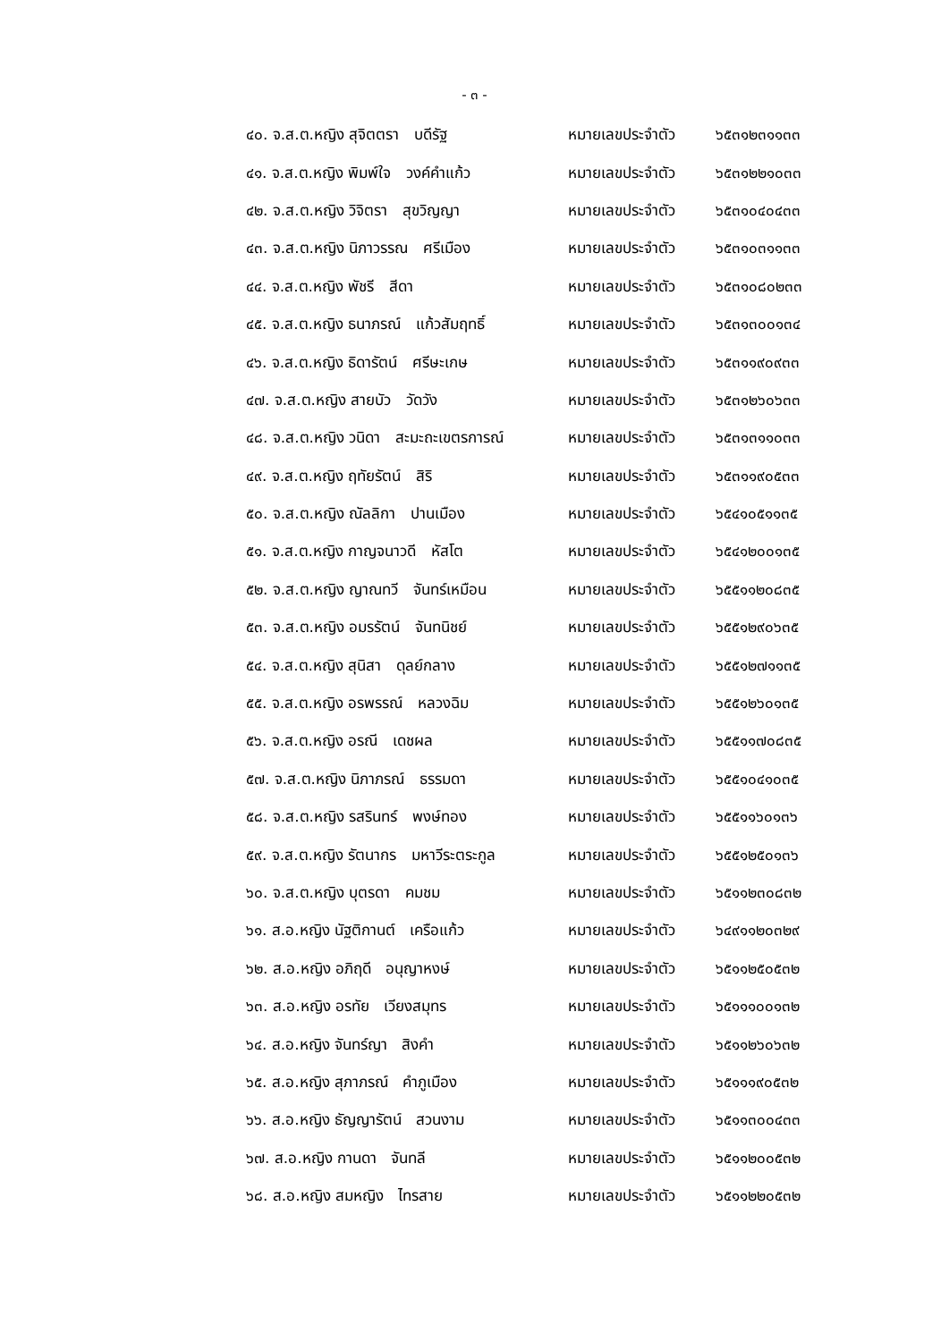- ๓ -
๔๐. จ.ส.ต.หญิง สุจิตตรา บดีรัฐ หมายเลขประจำตัว ๖๕๓๑๒๓๑๑๓๓
๔๑. จ.ส.ต.หญิง พิมพ์ใจ วงค์คำแก้ว หมายเลขประจำตัว ๖๕๓๑๒๒๑๐๓๓
๔๒. จ.ส.ต.หญิง วิจิตรา สุขวิญญา หมายเลขประจำตัว ๖๕๓๑๐๔๐๔๓๓
๔๓. จ.ส.ต.หญิง นิภาวรรณ ศรีเมือง หมายเลขประจำตัว ๖๕๓๑๐๓๑๑๓๓
๔๔. จ.ส.ต.หญิง พัชรี สีดา หมายเลขประจำตัว ๖๕๓๑๐๘๐๒๓๓
๔๕. จ.ส.ต.หญิง ธนาภรณ์ แก้วสัมฤทธิ์ หมายเลขประจำตัว ๖๕๓๑๓๐๐๑๓๔
๔๖. จ.ส.ต.หญิง ธิดารัตน์ ศรีษะเกษ หมายเลขประจำตัว ๖๕๓๑๑๙๐๙๓๓
๔๗. จ.ส.ต.หญิง สายบัว วัดวัง หมายเลขประจำตัว ๖๕๓๑๒๖๐๖๓๓
๔๘. จ.ส.ต.หญิง วนิดา สะมะถะเขตรการณ์ หมายเลขประจำตัว ๖๕๓๑๓๑๑๐๓๓
๔๙. จ.ส.ต.หญิง ฤทัยรัตน์ สิริ หมายเลขประจำตัว ๖๕๓๑๑๙๐๕๓๓
๕๐. จ.ส.ต.หญิง ณัลลิกา ปานเมือง หมายเลขประจำตัว ๖๕๔๑๐๕๑๑๓๕
๕๑. จ.ส.ต.หญิง กาญจนาวดี หัสโต หมายเลขประจำตัว ๖๕๔๑๒๐๐๑๓๕
๕๒. จ.ส.ต.หญิง ญาณทวี จันทร์เหมือน หมายเลขประจำตัว ๖๕๕๑๑๒๐๘๓๕
๕๓. จ.ส.ต.หญิง อมรรัตน์ จันทนิชย์ หมายเลขประจำตัว ๖๕๕๑๒๙๐๖๓๕
๕๔. จ.ส.ต.หญิง สุนิสา ดุลย์กลาง หมายเลขประจำตัว ๖๕๕๑๒๗๑๑๓๕
๕๕. จ.ส.ต.หญิง อรพรรณ์ หลวงฉิม หมายเลขประจำตัว ๖๕๕๑๒๖๐๑๓๕
๕๖. จ.ส.ต.หญิง อรณี เดชผล หมายเลขประจำตัว ๖๕๕๑๑๗๐๘๓๕
๕๗. จ.ส.ต.หญิง นิภาภรณ์ ธรรมดา หมายเลขประจำตัว ๖๕๕๑๐๔๑๐๓๕
๕๘. จ.ส.ต.หญิง รสรินทร์ พงษ์ทอง หมายเลขประจำตัว ๖๕๕๑๑๖๐๑๓๖
๕๙. จ.ส.ต.หญิง รัตนากร มหาวีระตระกูล หมายเลขประจำตัว ๖๕๕๑๒๕๐๑๓๖
๖๐. จ.ส.ต.หญิง บุตรดา คมชม หมายเลขประจำตัว ๖๕๑๑๒๓๐๘๓๒
๖๑. ส.อ.หญิง นัฐติกานต์ เครือแก้ว หมายเลขประจำตัว ๖๔๙๑๑๒๐๓๒๙
๖๒. ส.อ.หญิง อภิฤดี อนุญาหงษ์ หมายเลขประจำตัว ๖๕๑๑๒๕๐๕๓๒
๖๓. ส.อ.หญิง อรทัย เวียงสมุทร หมายเลขประจำตัว ๖๕๑๑๑๐๐๑๓๒
๖๔. ส.อ.หญิง จันทร์ญา สิงคำ หมายเลขประจำตัว ๖๕๑๑๒๖๐๖๓๒
๖๕. ส.อ.หญิง สุภาภรณ์ คำภูเมือง หมายเลขประจำตัว ๖๕๑๑๑๙๐๕๓๒
๖๖. ส.อ.หญิง ธัญญารัตน์ สวนงาม หมายเลขประจำตัว ๖๕๑๑๓๐๐๔๓๓
๖๗. ส.อ.หญิง กานดา จันทลี หมายเลขประจำตัว ๖๕๑๑๒๐๐๕๓๒
๖๘. ส.อ.หญิง สมหญิง ไทรสาย หมายเลขประจำตัว ๖๕๑๑๒๒๐๕๓๒